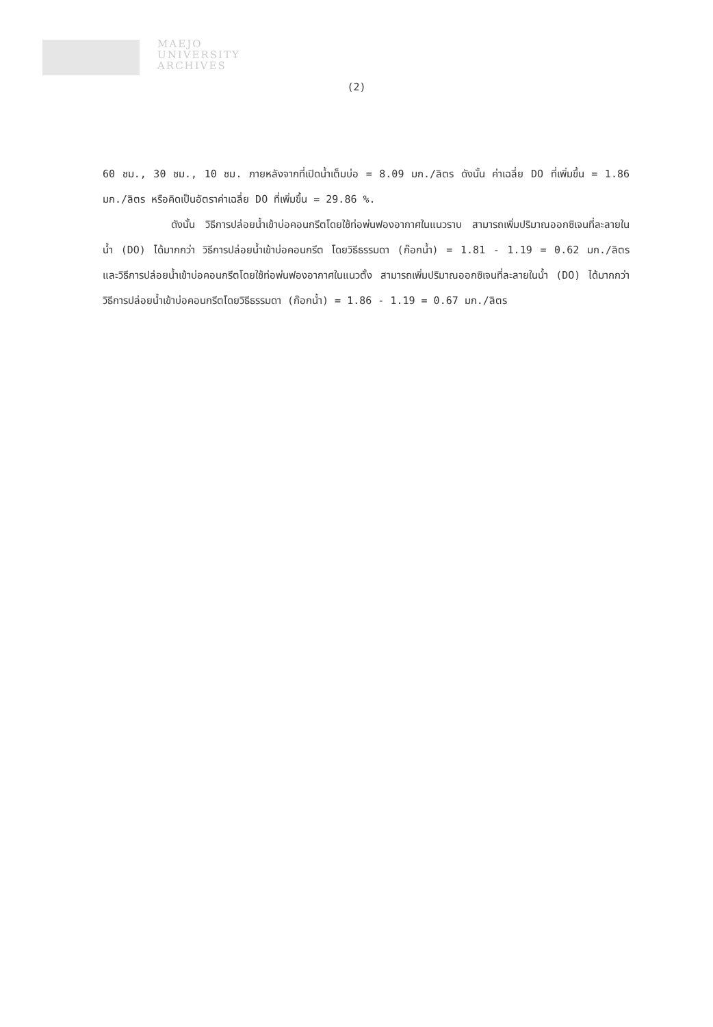MAEJO
UNIVERSITY
ARCHIVES
(2)
60 ชม., 30 ชม., 10 ชม. ภายหลังจากที่เปิดน้ำเต็มบ่อ = 8.09 มก./ลิตร ดังนั้น ค่าเฉลี่ย DO ที่เพิ่มขึ้น = 1.86 มก./ลิตร หรือคิดเป็นอัตราค่าเฉลี่ย DO ที่เพิ่มขึ้น = 29.86 %.
ดังนั้น วิธีการปล่อยน้ำเข้าบ่อคอนกรีตโดยใช้ท่อพ่นฟองอากาศในแนวราบ สามารถเพิ่มปริมาณออกซิเจนที่ละลายในน้ำ (DO) ได้มากกว่า วิธีการปล่อยน้ำเข้าบ่อคอนกรีต โดยวิธีธรรมดา (ก๊อกน้ำ) = 1.81 - 1.19 = 0.62 มก./ลิตร และวิธีการปล่อยน้ำเข้าบ่อคอนกรีตโดยใช้ท่อพ่นฟองอากาศในแนวตั้ง สามารถเพิ่มปริมาณออกซิเจนที่ละลายในน้ำ (DO) ได้มากกว่า วิธีการปล่อยน้ำเข้าบ่อคอนกรีตโดยวิธีธรรมดา (ก๊อกน้ำ) = 1.86 - 1.19 = 0.67 มก./ลิตร